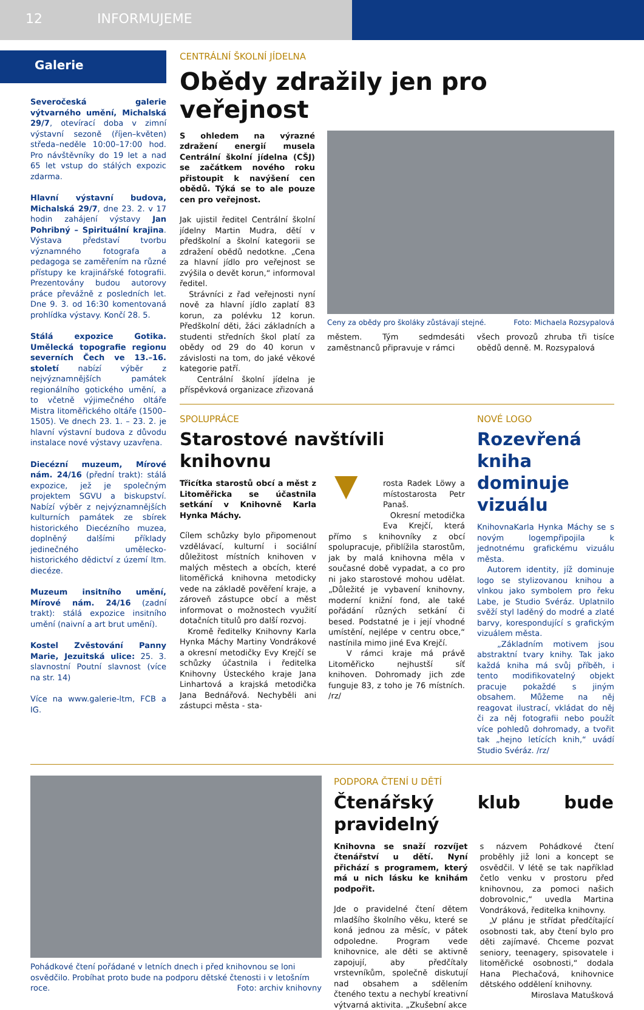12 INFORMUJEME
Galerie
Severočeská galerie výtvarného umění, Michalská 29/7, otevírací doba v zimní výstavní sezoně (říjen–květen) středa–neděle 10:00–17:00 hod. Pro návštěvníky do 19 let a nad 65 let vstup do stálých expozic zdarma.
Hlavní výstavní budova, Michalská 29/7, dne 23. 2. v 17 hodin zahájení výstavy Jan Pohribný – Spirituální krajina. Výstava představí tvorbu významného fotografa a pedagoga se zaměřením na různé přístupy ke krajinářské fotografii. Prezentovány budou autorovy práce převážně z posledních let. Dne 9. 3. od 16:30 komentovaná prohlídka výstavy. Končí 28. 5.
Stálá expozice Gotika. Umělecká topografie regionu severních Čech ve 13.–16. století nabízí výběr z nejvýznamnějších památek regionálního gotického umění, a to včetně výjimečného oltáře Mistra litoměřického oltáře (1500–1505). Ve dnech 23. 1. – 23. 2. je hlavní výstavní budova z důvodu instalace nové výstavy uzavřena.
Diecézní muzeum, Mírové nám. 24/16 (přední trakt): stálá expozice, jež je společným projektem SGVU a biskupství. Nabízí výběr z nejvýznamnějších kulturních památek ze sbírek historického Diecézního muzea, doplněný dalšími příklady jedinečného umělecko-historického dědictví z území ltm. diecéze.
Muzeum insitního umění, Mírové nám. 24/16 (zadní trakt): stálá expozice insitního umění (naivní a art brut umění).
Kostel Zvěstování Panny Marie, Jezuitská ulice: 25. 3. slavnostní Poutní slavnost (více na str. 14)
Více na www.galerie-ltm, FCB a IG.
CENTRÁLNÍ ŠKOLNÍ JÍDELNA
Obědy zdražily jen pro veřejnost
S ohledem na výrazné zdražení energií musela Centrální školní jídelna (CŠJ) se začátkem nového roku přistoupit k navýšení cen obědů. Týká se to ale pouze cen pro veřejnost.
Jak ujistil ředitel Centrální školní jídelny Martin Mudra, dětí v předškolní a školní kategorii se zdražení obědů nedotkne. „Cena za hlavní jídlo pro veřejnost se zvýšila o devět korun,“ informoval ředitel.
Strávníci z řad veřejnosti nyní nově za hlavní jídlo zaplatí 83 korun, za polévku 12 korun. Předškolní děti, žáci základních a studenti středních škol platí za obědy od 29 do 40 korun v závislosti na tom, do jaké věkové kategorie patří.
Centrální školní jídelna je příspěvková organizace zřizovaná
Ceny za obědy pro školáky zůstávají stejné. Foto: Michaela Rozsypalová
městem. Tým sedmdesáti zaměstnanců připravuje v rámci
všech provozů zhruba tři tisíce obědů denně. M. Rozsypalová
SPOLUPRÁCE
Starostové navštívili knihovnu
Třicítka starostů obcí a měst z Litoměřicka se účastnila setkání v Knihovně Karla Hynka Máchy.
Cílem schůzky bylo připomenout vzdělávací, kulturní i sociální důležitost místních knihoven v malých městech a obcích, které litoměřická knihovna metodicky vede na základě pověření kraje, a zároveň zástupce obcí a měst informovat o možnostech využití dotačních titulů pro další rozvoj.
Kromě ředitelky Knihovny Karla Hynka Máchy Martiny Vondrákové a okresní metodičky Evy Krejčí se schůzky účastnila i ředitelka Knihovny Ústeckého kraje Jana Linhartová a krajská metodička Jana Bednářová. Nechyběli ani zástupci města - sta-
▼ rosta Radek Löwy a místostarosta Petr Panaš.
Okresní metodička Eva Krejčí, která přímo s knihovníky z obcí spolupracuje, přiblížila starostům, jak by malá knihovna měla v současné době vypadat, a co pro ni jako starostové mohou udělat. „Důležité je vybavení knihovny, moderní knižní fond, ale také pořádání různých setkání či besed. Podstatné je i její vhodné umístění, nejlépe v centru obce,“ nastínila mimo jiné Eva Krejčí.
V rámci kraje má právě Litoměřicko nejhustší síť knihoven. Dohromady jich zde funguje 83, z toho je 76 místních. /rz/
NOVÉ LOGO
Rozevřená kniha dominuje vizuálu
KnihovnaKarla Hynka Máchy se s novým logempřipojila k jednotnému grafickému vizuálu města.
Autorem identity, jíž dominuje logo se stylizovanou knihou a vlnkou jako symbolem pro řeku Labe, je Studio Svéráz. Uplatnilo svěží styl laděný do modré a zlaté barvy, korespondující s grafickým vizuálem města.
„Základním motivem jsou abstraktní tvary knihy. Tak jako každá kniha má svůj příběh, i tento modifikovatelný objekt pracuje pokaždé s jiným obsahem. Můžeme na něj reagovat ilustrací, vkládat do něj či za něj fotografii nebo použít více pohledů dohromady, a tvořit tak „hejno letících knih,“ uvádí Studio Svéráz. /rz/
Pohádkové čtení pořádané v letních dnech i před knihovnou se loni osvědčilo. Probíhat proto bude na podporu dětské čtenosti i v letošním roce. Foto: archiv knihovny
PODPORA ČTENÍ U DĚTÍ
Čtenářský klub bude pravidelný
Knihovna se snaží rozvíjet čtenářství u dětí. Nyní přichází s programem, který má u nich lásku ke knihám podpořit.
Jde o pravidelné čtení dětem mladšího školního věku, které se koná jednou za měsíc, v pátek odpoledne. Program vede knihovnice, ale děti se aktivně zapojují, aby předčítaly vrstevníkům, společně diskutují nad obsahem a sdělením čteného textu a nechybí kreativní výtvarná aktivita. „Zkušební akce
s názvem Pohádkové čtení proběhly již loni a koncept se osvědčil. V létě se tak například četlo venku v prostoru před knihovnou, za pomoci našich dobrovolnic,“ uvedla Martina Vondráková, ředitelka knihovny.
„V plánu je střídat předčítající osobnosti tak, aby čtení bylo pro děti zajímavé. Chceme pozvat seniory, teenagery, spisovatele i litoměřické osobnosti,“ dodala Hana Plechačová, knihovnice dětského oddělení knihovny.
Miroslava Matušková